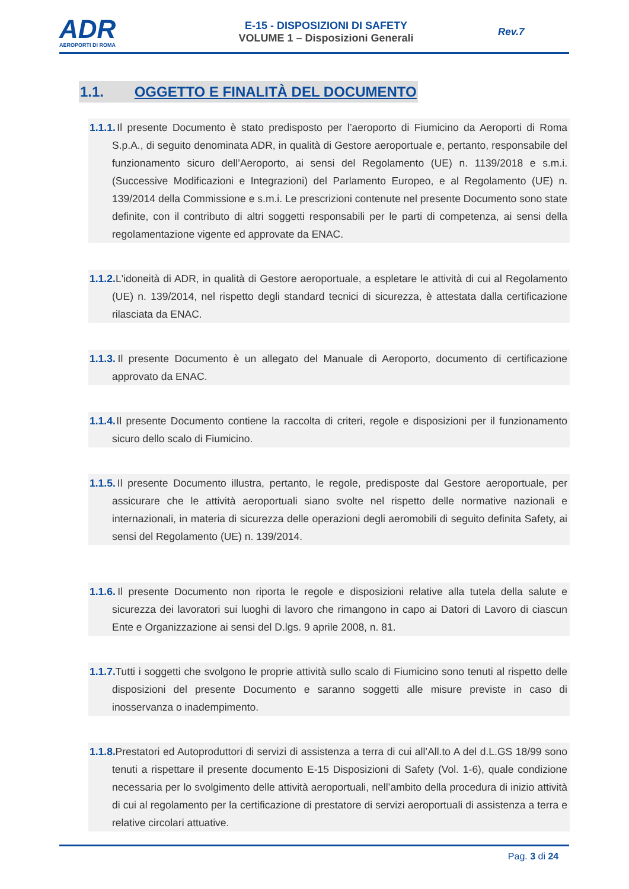ADR
AEROPORTI DI ROMA
E-15 - DISPOSIZIONI DI SAFETY
VOLUME 1 – Disposizioni Generali
Rev.7
1.1. OGGETTO E FINALITÀ DEL DOCUMENTO
1.1.1. Il presente Documento è stato predisposto per l’aeroporto di Fiumicino da Aeroporti di Roma S.p.A., di seguito denominata ADR, in qualità di Gestore aeroportuale e, pertanto, responsabile del funzionamento sicuro dell’Aeroporto, ai sensi del Regolamento (UE) n. 1139/2018 e s.m.i. (Successive Modificazioni e Integrazioni) del Parlamento Europeo, e al Regolamento (UE) n. 139/2014 della Commissione e s.m.i. Le prescrizioni contenute nel presente Documento sono state definite, con il contributo di altri soggetti responsabili per le parti di competenza, ai sensi della regolamentazione vigente ed approvate da ENAC.
1.1.2. L'idoneità di ADR, in qualità di Gestore aeroportuale, a espletare le attività di cui al Regolamento (UE) n. 139/2014, nel rispetto degli standard tecnici di sicurezza, è attestata dalla certificazione rilasciata da ENAC.
1.1.3. Il presente Documento è un allegato del Manuale di Aeroporto, documento di certificazione approvato da ENAC.
1.1.4. Il presente Documento contiene la raccolta di criteri, regole e disposizioni per il funzionamento sicuro dello scalo di Fiumicino.
1.1.5. Il presente Documento illustra, pertanto, le regole, predisposte dal Gestore aeroportuale, per assicurare che le attività aeroportuali siano svolte nel rispetto delle normative nazionali e internazionali, in materia di sicurezza delle operazioni degli aeromobili di seguito definita Safety, ai sensi del Regolamento (UE) n. 139/2014.
1.1.6. Il presente Documento non riporta le regole e disposizioni relative alla tutela della salute e sicurezza dei lavoratori sui luoghi di lavoro che rimangono in capo ai Datori di Lavoro di ciascun Ente e Organizzazione ai sensi del D.lgs. 9 aprile 2008, n. 81.
1.1.7. Tutti i soggetti che svolgono le proprie attività sullo scalo di Fiumicino sono tenuti al rispetto delle disposizioni del presente Documento e saranno soggetti alle misure previste in caso di inosservanza o inadempimento.
1.1.8. Prestatori ed Autoproduttori di servizi di assistenza a terra di cui all’All.to A del d.L.GS 18/99 sono tenuti a rispettare il presente documento E-15 Disposizioni di Safety (Vol. 1-6), quale condizione necessaria per lo svolgimento delle attività aeroportuali, nell’ambito della procedura di inizio attività di cui al regolamento per la certificazione di prestatore di servizi aeroportuali di assistenza a terra e relative circolari attuative.
Pag. 3 di 24